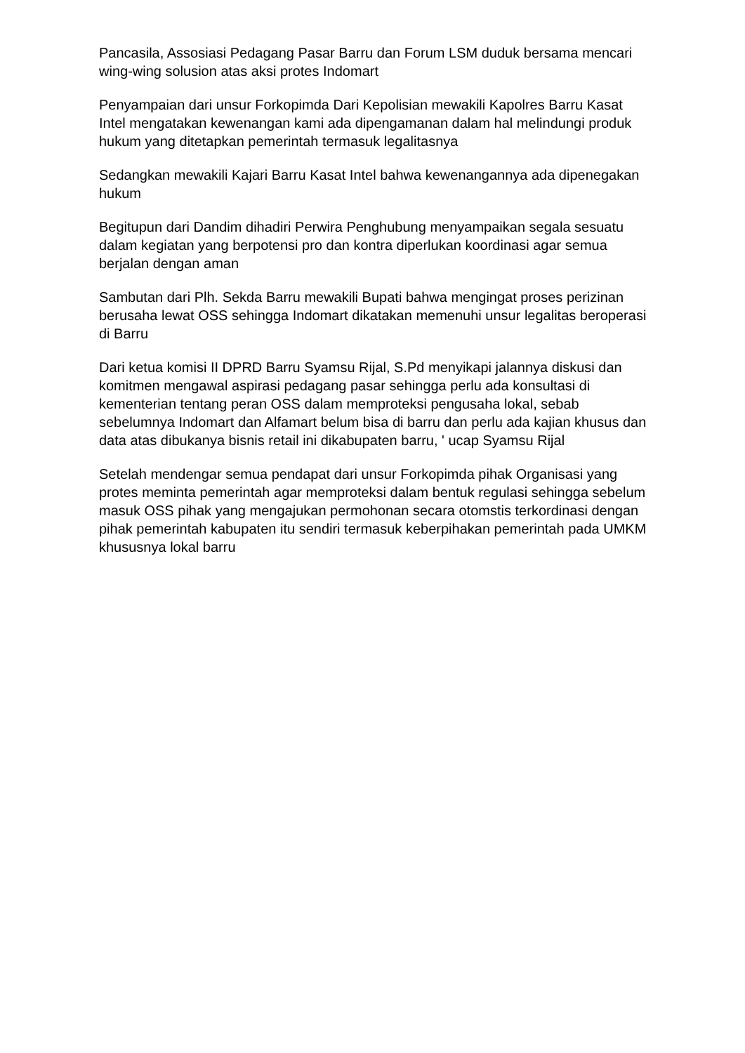Pancasila, Assosiasi Pedagang Pasar Barru dan Forum LSM duduk bersama mencari wing-wing solusion atas aksi protes Indomart
Penyampaian dari unsur Forkopimda Dari Kepolisian mewakili Kapolres Barru Kasat Intel mengatakan kewenangan kami ada dipengamanan dalam hal melindungi produk hukum yang ditetapkan pemerintah termasuk legalitasnya
Sedangkan mewakili Kajari Barru Kasat Intel bahwa kewenangannya ada dipenegakan hukum
Begitupun dari Dandim dihadiri Perwira Penghubung menyampaikan segala sesuatu dalam kegiatan yang berpotensi pro dan kontra diperlukan koordinasi agar semua berjalan dengan aman
Sambutan dari Plh. Sekda Barru mewakili Bupati bahwa mengingat proses perizinan berusaha lewat OSS sehingga Indomart dikatakan memenuhi unsur legalitas beroperasi di Barru
Dari ketua komisi II DPRD Barru Syamsu Rijal, S.Pd menyikapi jalannya diskusi dan komitmen mengawal aspirasi pedagang pasar sehingga perlu ada konsultasi di kementerian tentang peran OSS dalam memproteksi pengusaha lokal, sebab sebelumnya Indomart dan Alfamart belum bisa di barru dan perlu ada kajian khusus dan data atas dibukanya bisnis retail ini dikabupaten barru, ' ucap Syamsu Rijal
Setelah mendengar semua pendapat dari unsur Forkopimda pihak Organisasi yang protes meminta pemerintah agar memproteksi dalam bentuk regulasi sehingga sebelum masuk OSS pihak yang mengajukan permohonan secara otomstis terkordinasi dengan pihak pemerintah kabupaten itu sendiri termasuk keberpihakan pemerintah pada UMKM khususnya lokal barru